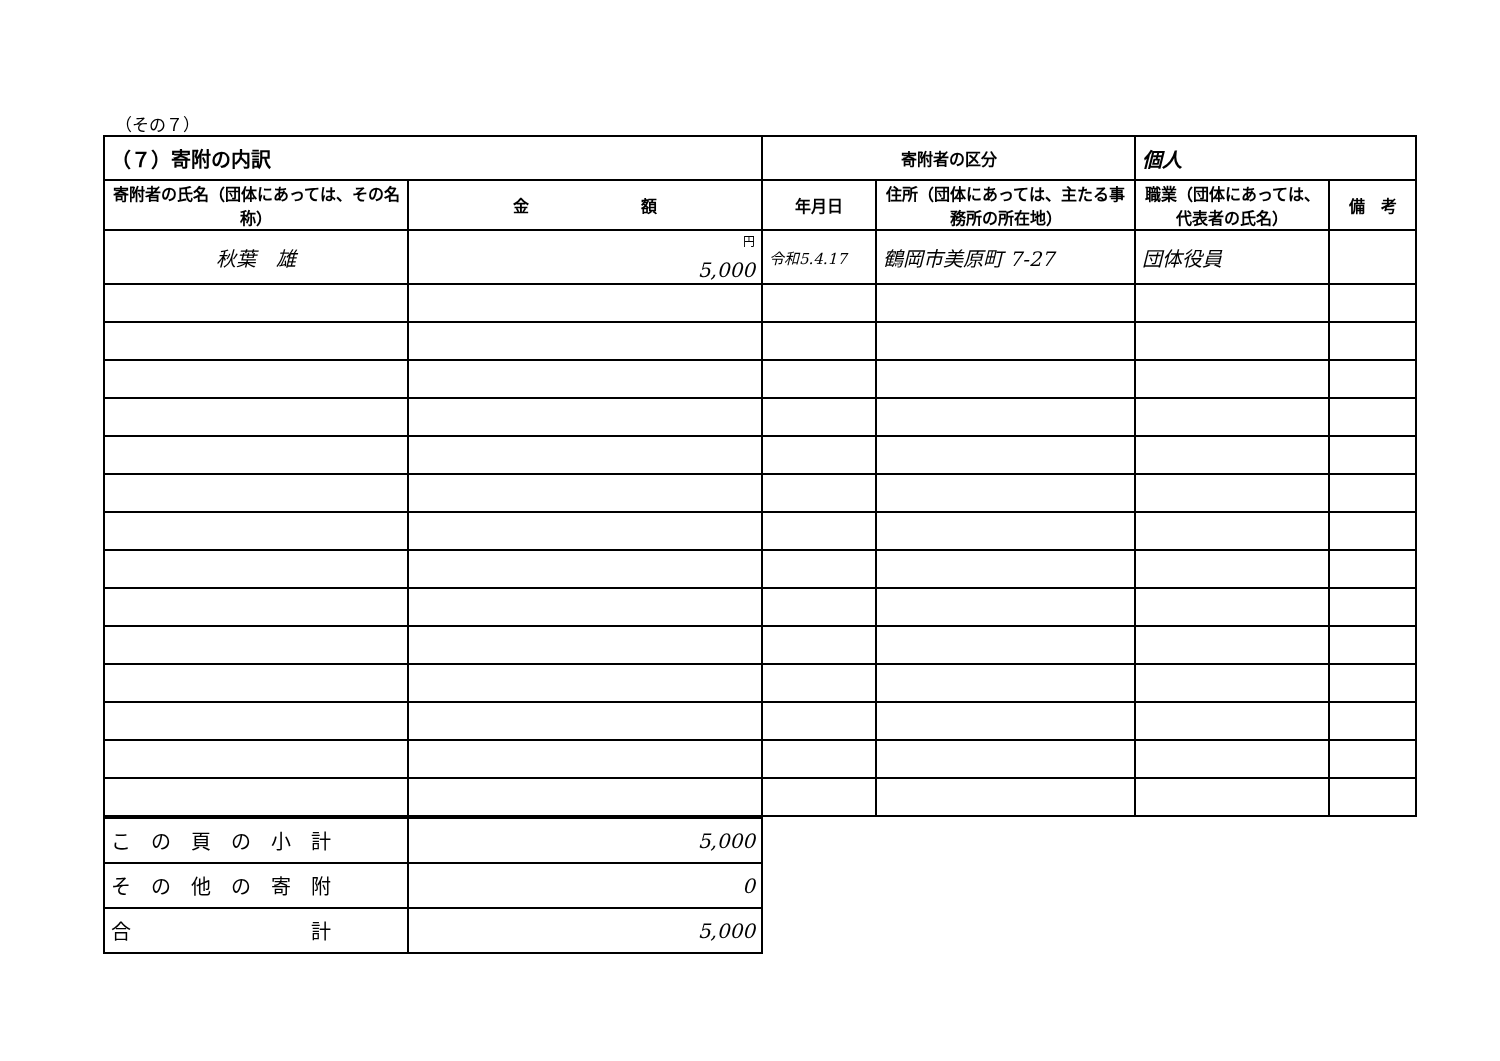（その７）
| （７）寄附の内訳 | | 寄附者の区分 | | 個人 | |
| --- | --- | --- | --- | --- | --- |
| 寄附者の氏名（団体にあっては、その名称） | 金 額 | 年月日 | 住所（団体にあっては、主たる事務所の所在地） | 職業（団体にあっては、代表者の氏名） | 備 考 |
| 秋葉 雄 | <sup>円</sup> 5,000 | 令和5.4.17 | 鶴岡市美原町 7-27 | 団体役員 | |
| こ の 頁 の 小 計 | 5,000 |
| そ の 他 の 寄 附 | 0 |
| 合 計 | 5,000 |